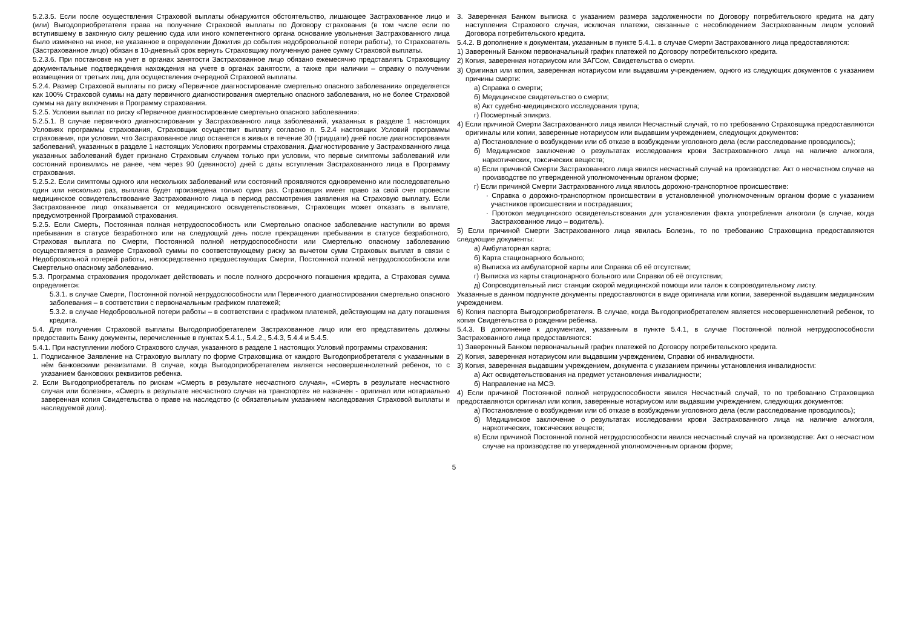5.2.3.5. Если после осуществления Страховой выплаты обнаружится обстоятельство, лишающее Застрахованное лицо и (или) Выгодоприобретателя права на получение Страховой выплаты по Договору страхования (в том числе если по вступившему в законную силу решению суда или иного компетентного органа основание увольнения Застрахованного лица было изменено на иное, не указанное в определении Дожития до события недобровольной потери работы), то Страхователь (Застрахованное лицо) обязан в 10-дневный срок вернуть Страховщику полученную ранее сумму Страховой выплаты.
5.2.3.6. При постановке на учет в органах занятости Застрахованное лицо обязано ежемесячно представлять Страховщику документальные подтверждения нахождения на учете в органах занятости, а также при наличии – справку о получении возмещения от третьих лиц, для осуществления очередной Страховой выплаты.
5.2.4. Размер Страховой выплаты по риску «Первичное диагностирование смертельно опасного заболевания» определяется как 100% Страховой суммы на дату первичного диагностирования смертельно опасного заболевания, но не более Страховой суммы на дату включения в Программу страхования.
5.2.5. Условия выплат по риску «Первичное диагностирование смертельно опасного заболевания»:
5.2.5.1. В случае первичного диагностирования у Застрахованного лица заболеваний, указанных в разделе 1 настоящих Условиях программы страхования, Страховщик осуществит выплату согласно п. 5.2.4 настоящих Условий программы страхования, при условии, что Застрахованное лицо останется в живых в течение 30 (тридцати) дней после диагностирования заболеваний, указанных в разделе 1 настоящих Условиях программы страхования. Диагностирование у Застрахованного лица указанных заболеваний будет признано Страховым случаем только при условии, что первые симптомы заболеваний или состояний проявились не ранее, чем через 90 (девяносто) дней с даты вступления Застрахованного лица в Программу страхования.
5.2.5.2. Если симптомы одного или нескольких заболеваний или состояний проявляются одновременно или последовательно один или несколько раз, выплата будет произведена только один раз. Страховщик имеет право за свой счет провести медицинское освидетельствование Застрахованного лица в период рассмотрения заявления на Страховую выплату. Если Застрахованное лицо отказывается от медицинского освидетельствования, Страховщик может отказать в выплате, предусмотренной Программой страхования.
5.2.5. Если Смерть, Постоянная полная нетрудоспособность или Смертельно опасное заболевание наступили во время пребывания в статусе безработного или на следующий день после прекращения пребывания в статусе безработного, Страховая выплата по Смерти, Постоянной полной нетрудоспособности или Смертельно опасному заболеванию осуществляется в размере Страховой суммы по соответствующему риску за вычетом сумм Страховых выплат в связи с Недобровольной потерей работы, непосредственно предшествующих Смерти, Постоянной полной нетрудоспособности или Смертельно опасному заболеванию.
5.3. Программа страхования продолжает действовать и после полного досрочного погашения кредита, а Страховая сумма определяется:
5.3.1. в случае Смерти, Постоянной полной нетрудоспособности или Первичного диагностирования смертельно опасного заболевания – в соответствии с первоначальным графиком платежей;
5.3.2. в случае Недобровольной потери работы – в соответствии с графиком платежей, действующим на дату погашения кредита.
5.4. Для получения Страховой выплаты Выгодоприобретателем Застрахованное лицо или его представитель должны предоставить Банку документы, перечисленные в пунктах 5.4.1., 5.4.2., 5.4.3, 5.4.4 и 5.4.5.
5.4.1. При наступлении любого Страхового случая, указанного в разделе 1 настоящих Условий программы страхования:
1. Подписанное Заявление на Страховую выплату по форме Страховщика от каждого Выгодоприобретателя с указанными в нём банковскими реквизитами. В случае, когда Выгодоприобретателем является несовершеннолетний ребенок, то с указанием банковских реквизитов ребенка.
2. Если Выгодоприобретатель по рискам «Смерть в результате несчастного случая», «Смерть в результате несчастного случая или болезни», «Смерть в результате несчастного случая на транспорте» не назначен - оригинал или нотариально заверенная копия Свидетельства о праве на наследство (с обязательным указанием наследования Страховой выплаты и наследуемой доли).
3. Заверенная Банком выписка с указанием размера задолженности по Договору потребительского кредита на дату наступления Страхового случая, исключая платежи, связанные с несоблюдением Застрахованным лицом условий Договора потребительского кредита.
5.4.2. В дополнение к документам, указанным в пункте 5.4.1. в случае Смерти Застрахованного лица предоставляются:
1) Заверенный Банком первоначальный график платежей по Договору потребительского кредита.
2) Копия, заверенная нотариусом или ЗАГСом, Свидетельства о смерти.
3) Оригинал или копия, заверенная нотариусом или выдавшим учреждением, одного из следующих документов с указанием причины смерти:
а) Справка о смерти;
б) Медицинское свидетельство о смерти;
в) Акт судебно-медицинского исследования трупа;
г) Посмертный эпикриз.
4) Если причиной Смерти Застрахованного лица явился Несчастный случай, то по требованию Страховщика предоставляются оригиналы или копии, заверенные нотариусом или выдавшим учреждением, следующих документов:
а) Постановление о возбуждении или об отказе в возбуждении уголовного дела (если расследование проводилось);
б) Медицинское заключение о результатах исследования крови Застрахованного лица на наличие алкоголя, наркотических, токсических веществ;
в) Если причиной Смерти Застрахованного лица явился несчастный случай на производстве: Акт о несчастном случае на производстве по утвержденной уполномоченным органом форме;
г) Если причиной Смерти Застрахованного лица явилось дорожно-транспортное происшествие:
· Справка о дорожно-транспортном происшествии в установленной уполномоченным органом форме с указанием участников происшествия и пострадавших;
· Протокол медицинского освидетельствования для установления факта употребления алкоголя (в случае, когда Застрахованное лицо – водитель).
5) Если причиной Смерти Застрахованного лица явилась Болезнь, то по требованию Страховщика предоставляются следующие документы:
а) Амбулаторная карта;
б) Карта стационарного больного;
в) Выписка из амбулаторной карты или Справка об её отсутствии;
г) Выписка из карты стационарного больного или Справки об её отсутствии;
д) Сопроводительный лист станции скорой медицинской помощи или талон к сопроводительному листу.
Указанные в данном подпункте документы предоставляются в виде оригинала или копии, заверенной выдавшим медицинским учреждением.
6) Копия паспорта Выгодоприобретателя. В случае, когда Выгодоприобретателем является несовершеннолетний ребенок, то копия Свидетельства о рождении ребенка.
5.4.3. В дополнение к документам, указанным в пункте 5.4.1, в случае Постоянной полной нетрудоспособности Застрахованного лица предоставляются:
1) Заверенный Банком первоначальный график платежей по Договору потребительского кредита.
2) Копия, заверенная нотариусом или выдавшим учреждением, Справки об инвалидности.
3) Копия, заверенная выдавшим учреждением, документа с указанием причины установления инвалидности:
а) Акт освидетельствования на предмет установления инвалидности;
б) Направление на МСЭ.
4) Если причиной Постоянной полной нетрудоспособности явился Несчастный случай, то по требованию Страховщика предоставляются оригинал или копия, заверенные нотариусом или выдавшим учреждением, следующих документов:
а) Постановление о возбуждении или об отказе в возбуждении уголовного дела (если расследование проводилось);
б) Медицинское заключение о результатах исследовании крови Застрахованного лица на наличие алкоголя, наркотических, токсических веществ;
в) Если причиной Постоянной полной нетрудоспособности явился несчастный случай на производстве: Акт о несчастном случае на производстве по утвержденной уполномоченным органом форме;
5